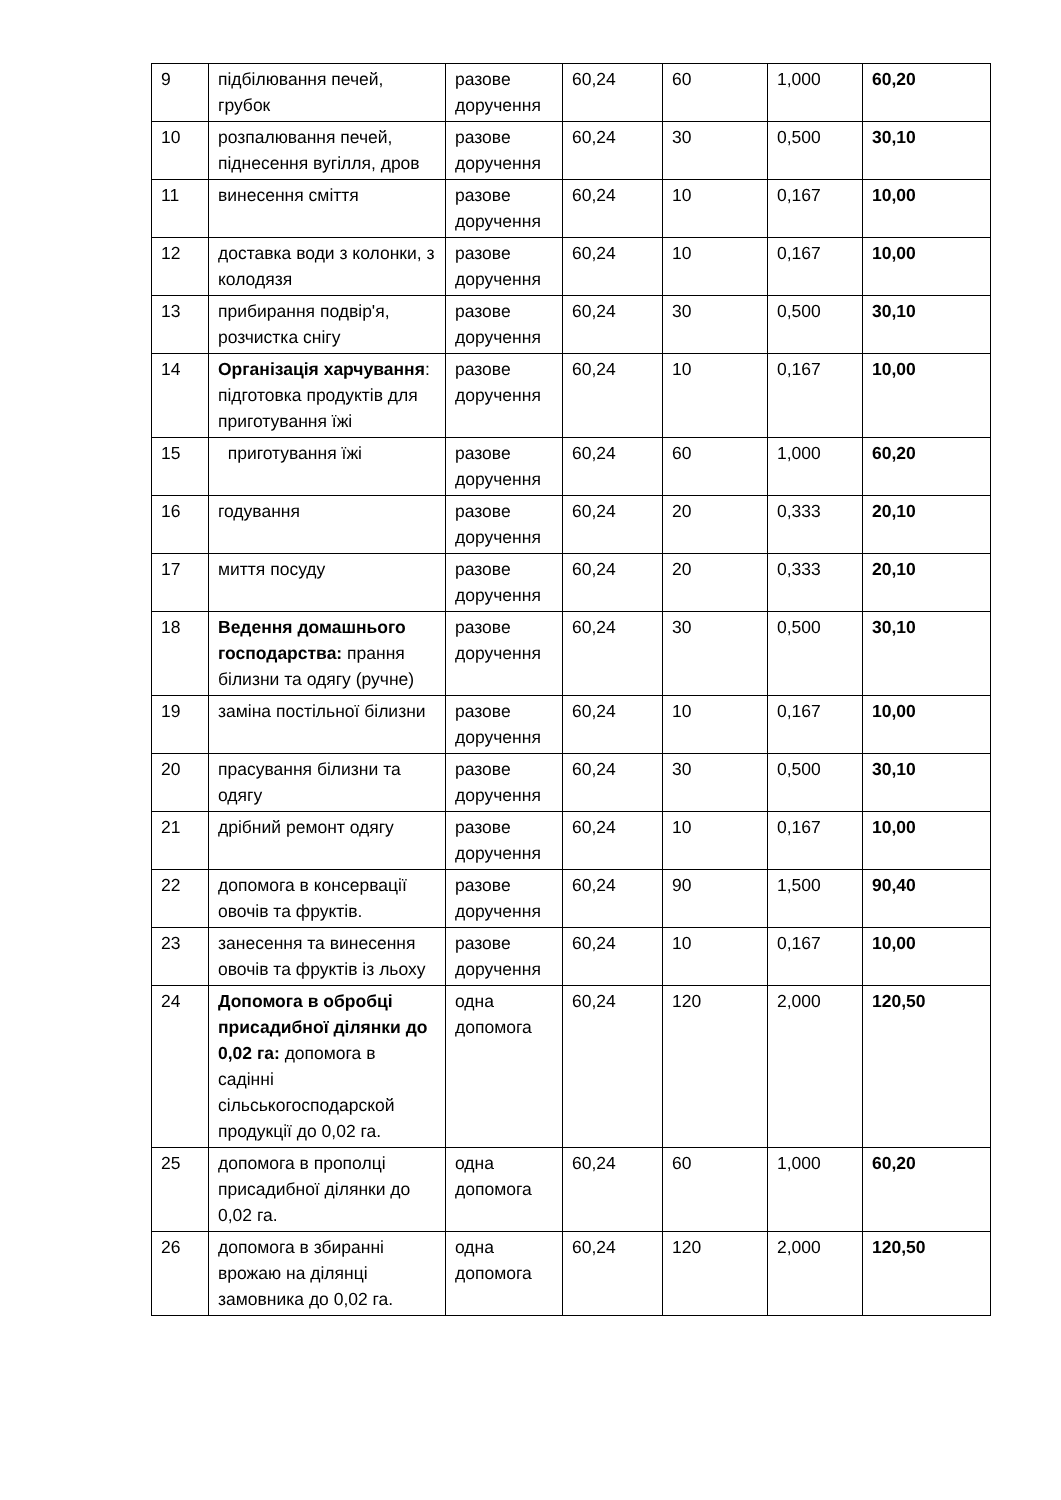| 9 | підбілювання печей, грубок | разове доручення | 60,24 | 60 | 1,000 | 60,20 |
| 10 | розпалювання печей, піднесення вугілля, дров | разове доручення | 60,24 | 30 | 0,500 | 30,10 |
| 11 | винесення сміття | разове доручення | 60,24 | 10 | 0,167 | 10,00 |
| 12 | доставка води з колонки, з колодязя | разове доручення | 60,24 | 10 | 0,167 | 10,00 |
| 13 | прибирання подвір'я, розчистка снігу | разове доручення | 60,24 | 30 | 0,500 | 30,10 |
| 14 | Організація харчування : підготовка продуктів для приготування їжі | разове доручення | 60,24 | 10 | 0,167 | 10,00 |
| 15 | приготування їжі | разове доручення | 60,24 | 60 | 1,000 | 60,20 |
| 16 | годування | разове доручення | 60,24 | 20 | 0,333 | 20,10 |
| 17 | миття посуду | разове доручення | 60,24 | 20 | 0,333 | 20,10 |
| 18 | Ведення домашнього господарства: прання білизни та одягу (ручне) | разове доручення | 60,24 | 30 | 0,500 | 30,10 |
| 19 | заміна постільної білизни | разове доручення | 60,24 | 10 | 0,167 | 10,00 |
| 20 | прасування білизни та одягу | разове доручення | 60,24 | 30 | 0,500 | 30,10 |
| 21 | дрібний ремонт одягу | разове доручення | 60,24 | 10 | 0,167 | 10,00 |
| 22 | допомога в консервації овочів та фруктів. | разове доручення | 60,24 | 90 | 1,500 | 90,40 |
| 23 | занесення та винесення овочів та фруктів із льоху | разове доручення | 60,24 | 10 | 0,167 | 10,00 |
| 24 | Допомога в обробці присадибної ділянки до 0,02 га: допомога в садінні сільськогосподарской продукції до 0,02 га. | одна допомога | 60,24 | 120 | 2,000 | 120,50 |
| 25 | допомога в прополці присадибної ділянки до 0,02 га. | одна допомога | 60,24 | 60 | 1,000 | 60,20 |
| 26 | допомога в збиранні врожаю на ділянці замовника до 0,02 га. | одна допомога | 60,24 | 120 | 2,000 | 120,50 |